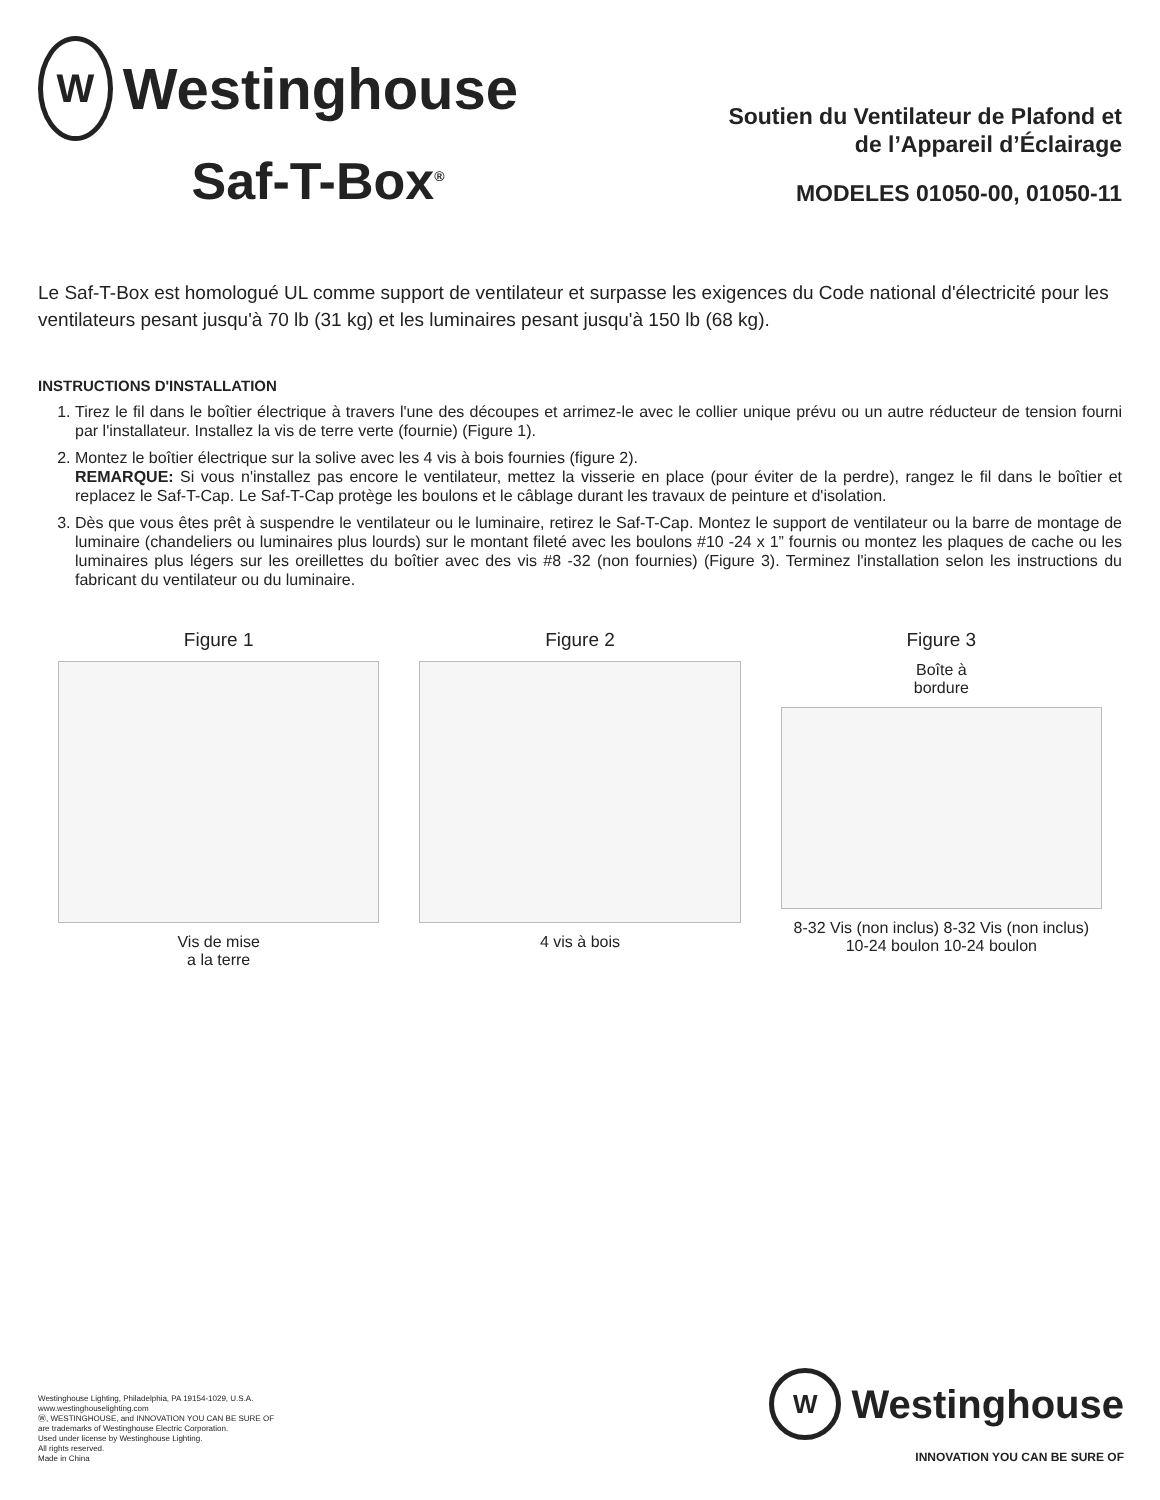W Westinghouse
Saf-T-Box<sup>®</sup>
Soutien du Ventilateur de Plafond et
de l’Appareil d’Éclairage
MODELES 01050-00, 01050-11
Le Saf-T-Box est homologué UL comme support de ventilateur et surpasse les exigences du Code national d'électricité pour les ventilateurs pesant jusqu'à 70 lb (31 kg) et les luminaires pesant jusqu'à 150 lb (68 kg).
INSTRUCTIONS D'INSTALLATION
1. Tirez le fil dans le boîtier électrique à travers l'une des découpes et arrimez-le avec le collier unique prévu ou un autre réducteur de tension fourni par l'installateur. Installez la vis de terre verte (fournie) (Figure 1).
2. Montez le boîtier électrique sur la solive avec les 4 vis à bois fournies (figure 2).
REMARQUE: Si vous n'installez pas encore le ventilateur, mettez la visserie en place (pour éviter de la perdre), rangez le fil dans le boîtier et replacez le Saf-T-Cap. Le Saf-T-Cap protège les boulons et le câblage durant les travaux de peinture et d'isolation.
3. Dès que vous êtes prêt à suspendre le ventilateur ou le luminaire, retirez le Saf-T-Cap. Montez le support de ventilateur ou la barre de montage de luminaire (chandeliers ou luminaires plus lourds) sur le montant fileté avec les boulons #10 -24 x 1” fournis ou montez les plaques de cache ou les luminaires plus légers sur les oreillettes du boîtier avec des vis #8 -32 (non fournies) (Figure 3). Terminez l'installation selon les instructions du fabricant du ventilateur ou du luminaire.
Figure 1
Vis de mise
a la terre
Figure 2
4 vis à bois
Figure 3
Boîte à
bordure
8-32 Vis (non inclus) 8-32 Vis (non inclus)
10-24 boulon 10-24 boulon
Westinghouse Lighting, Philadelphia, PA 19154-1029, U.S.A.
www.westinghouselighting.com
Ⓦ, WESTINGHOUSE, and INNOVATION YOU CAN BE SURE OF
are trademarks of Westinghouse Electric Corporation.
Used under license by Westinghouse Lighting.
All rights reserved.
Made in China
W Westinghouse
INNOVATION YOU CAN BE SURE OF